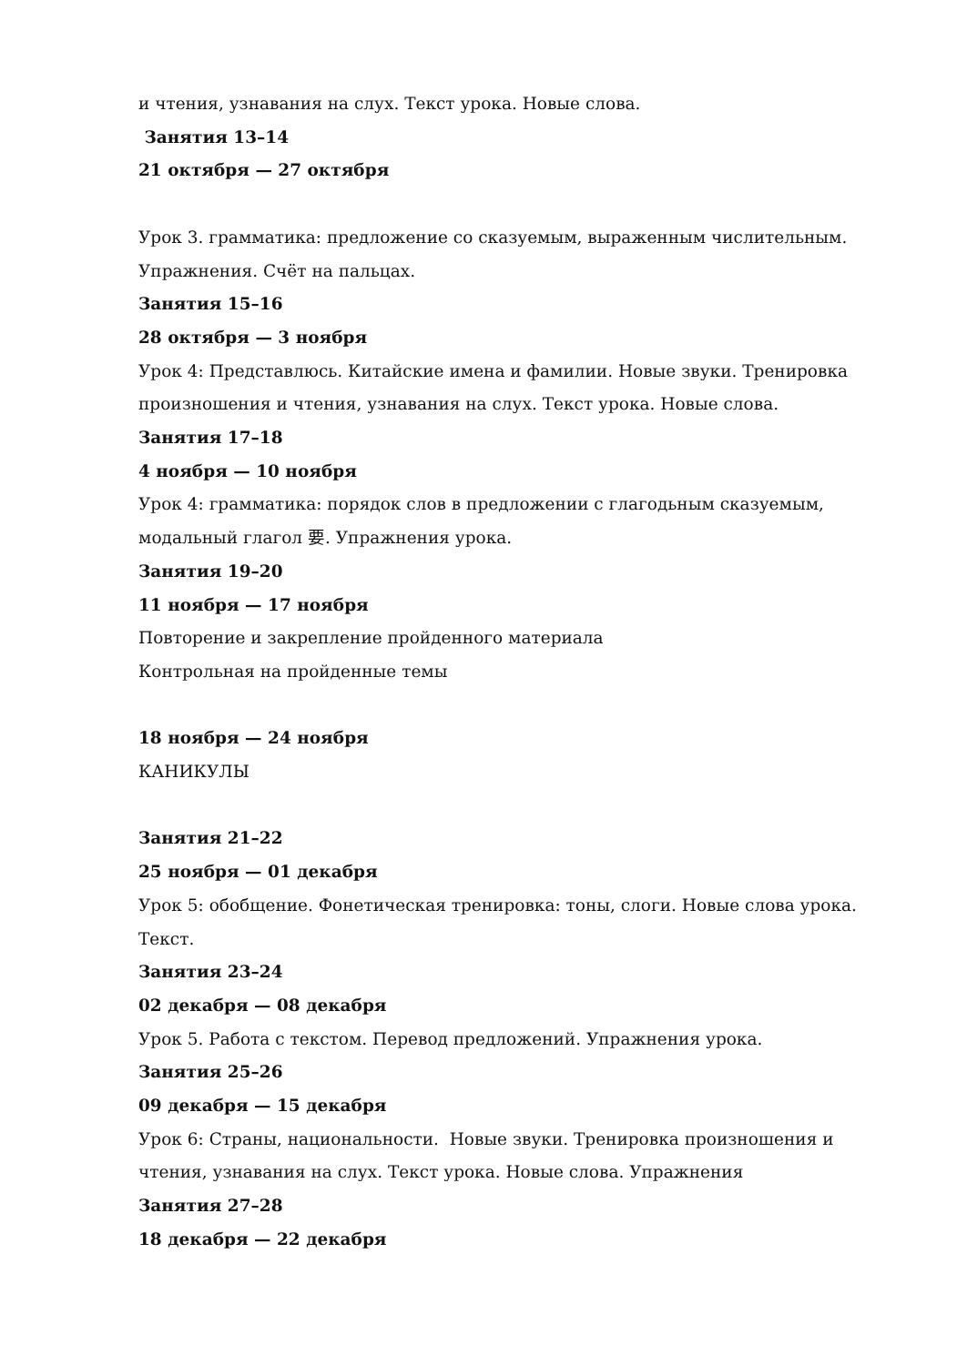и чтения, узнавания на слух. Текст урока. Новые слова.
Занятия 13–14
21 октября — 27 октября
Урок 3. грамматика: предложение со сказуемым, выраженным числительным. Упражнения. Счёт на пальцах.
Занятия 15–16
28 октября — 3 ноября
Урок 4: Представлюсь. Китайские имена и фамилии. Новые звуки. Тренировка произношения и чтения, узнавания на слух. Текст урока. Новые слова.
Занятия 17–18
4 ноября — 10 ноября
Урок 4: грамматика: порядок слов в предложении с глагодьным сказуемым, модальный глагол 要. Упражнения урока.
Занятия 19–20
11 ноября — 17 ноября
Повторение и закрепление пройденного материала
Контрольная на пройденные темы
18 ноября — 24 ноября
КАНИКУЛЫ
Занятия 21–22
25 ноября — 01 декабря
Урок 5: обобщение. Фонетическая тренировка: тоны, слоги. Новые слова урока. Текст.
Занятия 23–24
02 декабря — 08 декабря
Урок 5. Работа с текстом. Перевод предложений. Упражнения урока.
Занятия 25–26
09 декабря — 15 декабря
Урок 6: Страны, национальности. Новые звуки. Тренировка произношения и чтения, узнавания на слух. Текст урока. Новые слова. Упражнения
Занятия 27–28
18 декабря — 22 декабря